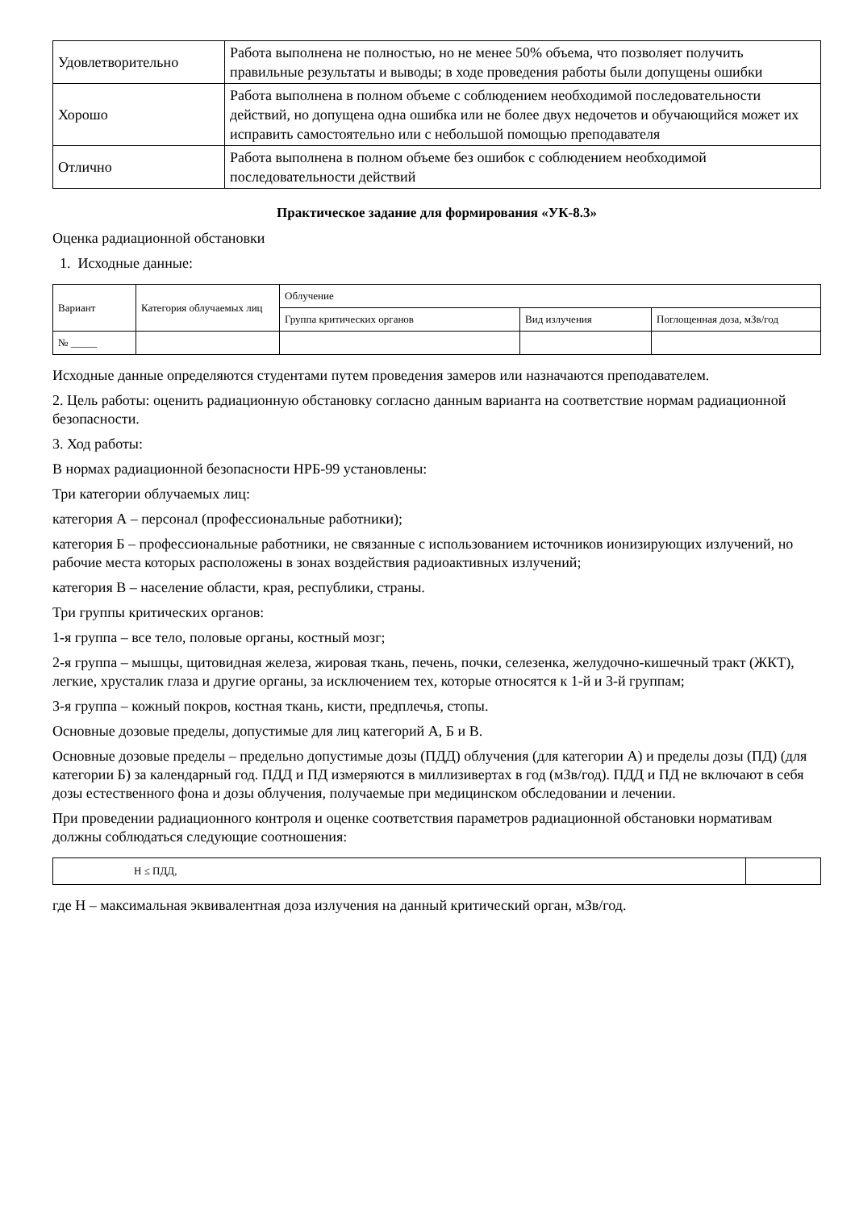| Удовлетворительно | Работа выполнена не полностью, но не менее 50% объема, что позволяет получить правильные результаты и выводы; в ходе проведения работы были допущены ошибки |
| Хорошо | Работа выполнена в полном объеме с соблюдением необходимой последовательности действий, но допущена одна ошибка или не более двух недочетов и обучающийся может их исправить самостоятельно или с небольшой помощью преподавателя |
| Отлично | Работа выполнена в полном объеме без ошибок с соблюдением необходимой последовательности действий |
Практическое задание для формирования «УК-8.3»
Оценка радиационной обстановки
1. Исходные данные:
| Вариант | Категория облучаемых лиц | Облучение | | |
| | | Группа критических органов | Вид излучения | Поглощенная доза, мЗв/год |
| № _____ | | | | |
Исходные данные определяются студентами путем проведения замеров или назначаются преподавателем.
2. Цель работы: оценить радиационную обстановку согласно данным варианта на соответствие нормам радиационной безопасности.
3. Ход работы:
В нормах радиационной безопасности НРБ-99 установлены:
Три категории облучаемых лиц:
категория А – персонал (профессиональные работники);
категория Б – профессиональные работники, не связанные с использованием источников ионизирующих излучений, но рабочие места которых расположены в зонах воздействия радиоактивных излучений;
категория В – население области, края, республики, страны.
Три группы критических органов:
1-я группа – все тело, половые органы, костный мозг;
2-я группа – мышцы, щитовидная железа, жировая ткань, печень, почки, селезенка, желудочно-кишечный тракт (ЖКТ), легкие, хрусталик глаза и другие органы, за исключением тех, которые относятся к 1-й и 3-й группам;
3-я группа – кожный покров, костная ткань, кисти, предплечья, стопы.
Основные дозовые пределы, допустимые для лиц категорий А, Б и В.
Основные дозовые пределы – предельно допустимые дозы (ПДД) облучения (для категории А) и пределы дозы (ПД) (для категории Б) за календарный год. ПДД и ПД измеряются в миллизивертах в год (мЗв/год). ПДД и ПД не включают в себя дозы естественного фона и дозы облучения, получаемые при медицинском обследовании и лечении.
При проведении радиационного контроля и оценке соответствия параметров радиационной обстановки нормативам должны соблюдаться следующие соотношения:
| H ≤ ПДД, | |
где H – максимальная эквивалентная доза излучения на данный критический орган, мЗв/год.